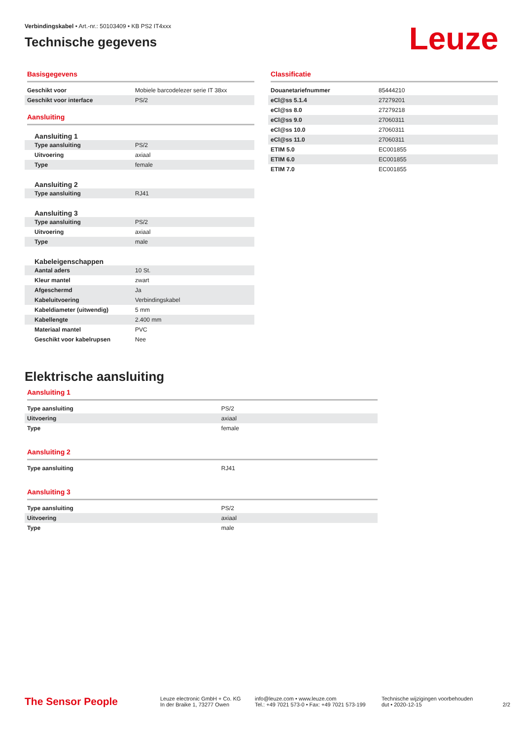Verbindingskabel • Art.-nr.: 50103409 • KB PS2 IT4xxx
Technische gegevens
Leuze
Basisgegevens
| Geschikt voor | Mobiele barcodelezer serie IT 38xx |
| Geschikt voor interface | PS/2 |
Aansluiting
Aansluiting 1
| Type aansluiting | PS/2 |
| Uitvoering | axiaal |
| Type | female |
Aansluiting 2
| Type aansluiting | RJ41 |
Aansluiting 3
| Type aansluiting | PS/2 |
| Uitvoering | axiaal |
| Type | male |
Kabeleigenschappen
| Aantal aders | 10 St. |
| Kleur mantel | zwart |
| Afgeschermd | Ja |
| Kabeluitvoering | Verbindingskabel |
| Kabeldiameter (uitwendig) | 5 mm |
| Kabellengte | 2.400 mm |
| Materiaal mantel | PVC |
| Geschikt voor kabelrupsen | Nee |
Classificatie
| Douanetariefnummer | 85444210 |
| eCl@ss 5.1.4 | 27279201 |
| eCl@ss 8.0 | 27279218 |
| eCl@ss 9.0 | 27060311 |
| eCl@ss 10.0 | 27060311 |
| eCl@ss 11.0 | 27060311 |
| ETIM 5.0 | EC001855 |
| ETIM 6.0 | EC001855 |
| ETIM 7.0 | EC001855 |
Elektrische aansluiting
Aansluiting 1
| Type aansluiting | PS/2 |
| Uitvoering | axiaal |
| Type | female |
Aansluiting 2
| Type aansluiting | RJ41 |
Aansluiting 3
| Type aansluiting | PS/2 |
| Uitvoering | axiaal |
| Type | male |
The Sensor People
Leuze electronic GmbH + Co. KG
In der Braike 1, 73277 Owen
info@leuze.com • www.leuze.com
Tel.: +49 7021 573-0 • Fax: +49 7021 573-199
Technische wijzigingen voorbehouden
dut • 2020-12-15
2/2